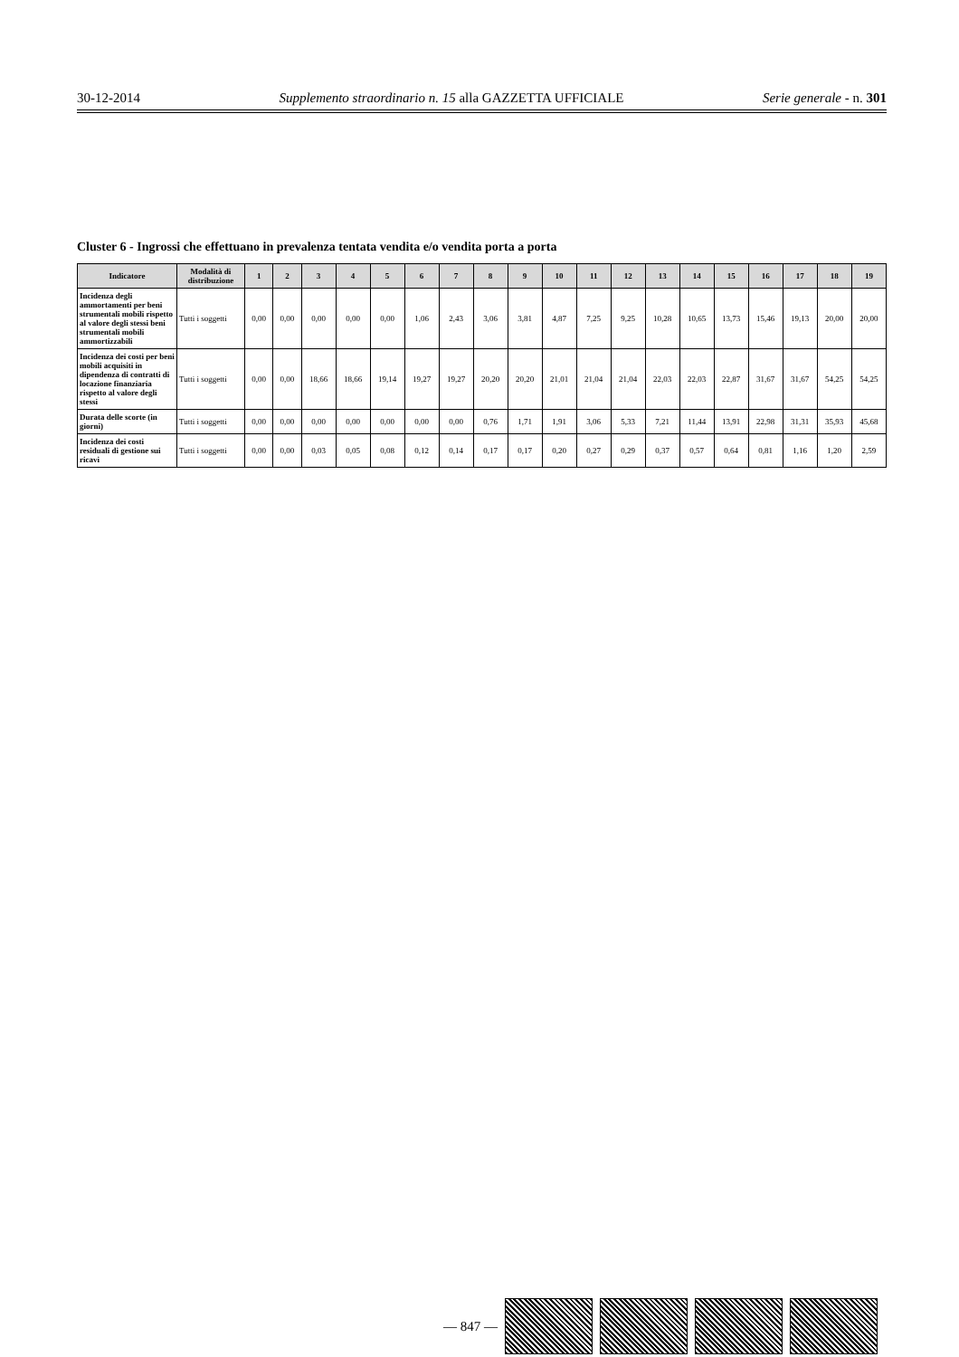30-12-2014 Supplemento straordinario n. 15 alla GAZZETTA UFFICIALE Serie generale - n. 301
Cluster 6 - Ingrossi che effettuano in prevalenza tentata vendita e/o vendita porta a porta
| Indicatore | Modalità di distribuzione | 1 | 2 | 3 | 4 | 5 | 6 | 7 | 8 | 9 | 10 | 11 | 12 | 13 | 14 | 15 | 16 | 17 | 18 | 19 |
| --- | --- | --- | --- | --- | --- | --- | --- | --- | --- | --- | --- | --- | --- | --- | --- | --- | --- | --- | --- | --- |
| Incidenza degli ammortamenti per beni strumentali mobili rispetto al valore degli stessi beni strumentali mobili ammortizzabili | Tutti i soggetti | 0,00 | 0,00 | 0,00 | 0,00 | 0,00 | 1,06 | 2,43 | 3,06 | 3,81 | 4,87 | 7,25 | 9,25 | 10,28 | 10,65 | 13,73 | 15,46 | 19,13 | 20,00 | 20,00 |
| Incidenza dei costi per beni mobili acquisiti in dipendenza di contratti di locazione finanziaria rispetto al valore degli stessi | Tutti i soggetti | 0,00 | 0,00 | 18,66 | 18,66 | 19,14 | 19,27 | 19,27 | 20,20 | 20,20 | 21,01 | 21,04 | 21,04 | 22,03 | 22,03 | 22,87 | 31,67 | 31,67 | 54,25 | 54,25 |
| Durata delle scorte (in giorni) | Tutti i soggetti | 0,00 | 0,00 | 0,00 | 0,00 | 0,00 | 0,00 | 0,00 | 0,76 | 1,71 | 1,91 | 3,06 | 5,33 | 7,21 | 11,44 | 13,91 | 22,98 | 31,31 | 35,93 | 45,68 |
| Incidenza dei costi residuali di gestione sui ricavi | Tutti i soggetti | 0,00 | 0,00 | 0,03 | 0,05 | 0,08 | 0,12 | 0,14 | 0,17 | 0,17 | 0,20 | 0,27 | 0,29 | 0,37 | 0,57 | 0,64 | 0,81 | 1,16 | 1,20 | 2,59 |
— 847 —